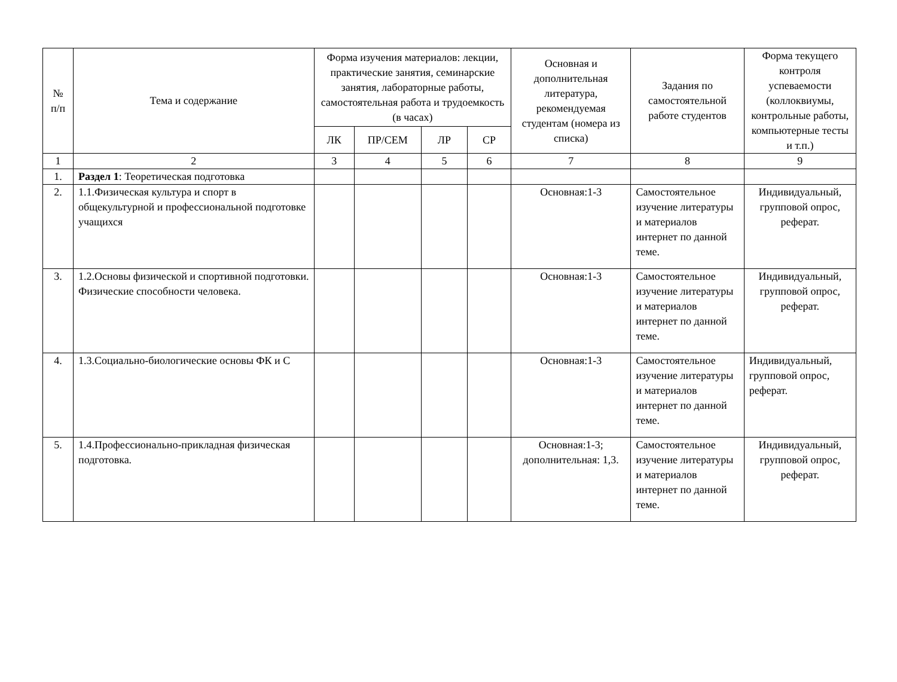| № п/п | Тема и содержание | Форма изучения материалов: лекции, практические занятия, семинарские занятия, лабораторные работы, самостоятельная работа и трудоемкость (в часах) | | | | Основная и дополнительная литература, рекомендуемая студентам (номера из списка) | Задания по самостоятельной работе студентов | Форма текущего контроля успеваемости (коллоквиумы, контрольные работы, компьютерные тесты и т.п.) |
| --- | --- | --- | --- | --- | --- | --- | --- | --- |
| | | ЛК | ПР/СЕМ | ЛР | СР | | | |
| 1 | 2 | 3 | 4 | 5 | 6 | 7 | 8 | 9 |
| 1. | Раздел 1 : Теоретическая подготовка | | | | | | | |
| 2. | 1.1.Физическая культура и спорт в общекультурной и профессиональной подготовке учащихся | | | | | Основная:1-3 | Самостоятельное изучение литературы и материалов интернет по данной теме. | Индивидуальный, групповой опрос, реферат. |
| 3. | 1.2.Основы физической и спортивной подготовки. Физические способности человека. | | | | | Основная:1-3 | Самостоятельное изучение литературы и материалов интернет по данной теме. | Индивидуальный, групповой опрос, реферат. |
| 4. | 1.3.Социально-биологические основы ФК и С | | | | | Основная:1-3 | Самостоятельное изучение литературы и материалов интернет по данной теме. | Индивидуальный, групповой опрос, реферат. |
| 5. | 1.4.Профессионально-прикладная физическая подготовка. | | | | | Основная:1-3; дополнительная: 1,3. | Самостоятельное изучение литературы и материалов интернет по данной теме. | Индивидуальный, групповой опрос, реферат. |